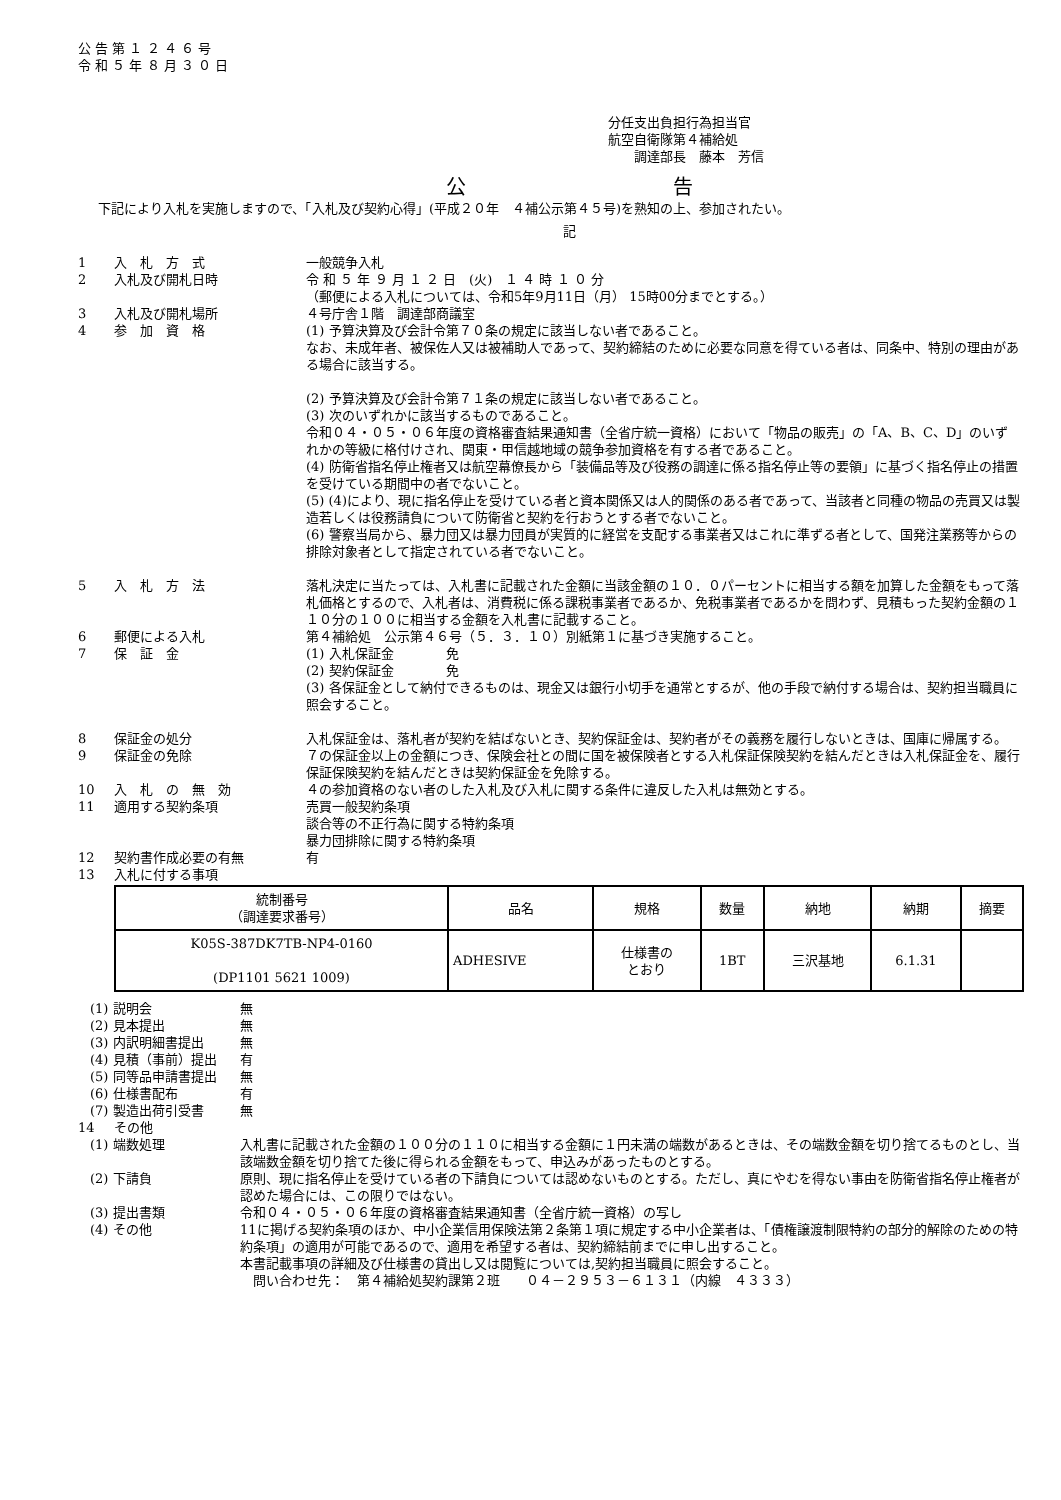公 告 第 １ ２ ４ ６ 号
令 和 ５ 年 ８ 月 ３ ０ 日
分任支出負担行為担当官
航空自衛隊第４補給処
　　調達部長　藤本　芳信
公 告
下記により入札を実施しますので、「入札及び契約心得」(平成２０年　４補公示第４５号)を熟知の上、参加されたい。
記
1 入　札　方　式 一般競争入札
2 入札及び開札日時 令 和 ５ 年 ９ 月 １ ２ 日　(火)　１ ４ 時 １ ０ 分
（郵便による入札については、令和5年9月11日（月） 15時00分までとする。）
3 入札及び開札場所 ４号庁舎１階　調達部商議室
4 参　加　資　格 (1) 予算決算及び会計令第７０条の規定に該当しない者であること。
なお、未成年者、被保佐人又は被補助人であって、契約締結のために必要な同意を得ている者は、同条中、特別の理由がある場合に該当する。
(2) 予算決算及び会計令第７１条の規定に該当しない者であること。
(3) 次のいずれかに該当するものであること。
令和０４・０５・０６年度の資格審査結果通知書（全省庁統一資格）において「物品の販売」の「A、B、C、D」のいずれかの等級に格付けされ、関東・甲信越地域の競争参加資格を有する者であること。
(4) 防衛省指名停止権者又は航空幕僚長から「装備品等及び役務の調達に係る指名停止等の要領」に基づく指名停止の措置を受けている期間中の者でないこと。
(5) (4)により、現に指名停止を受けている者と資本関係又は人的関係のある者であって、当該者と同種の物品の売買又は製造若しくは役務請負について防衛省と契約を行おうとする者でないこと。
(6) 警察当局から、暴力団又は暴力団員が実質的に経営を支配する事業者又はこれに準ずる者として、国発注業務等からの排除対象者として指定されている者でないこと。
5 入　札　方　法 落札決定に当たっては、入札書に記載された金額に当該金額の１０．０パーセントに相当する額を加算した金額をもって落札価格とするので、入札者は、消費税に係る課税事業者であるか、免税事業者であるかを問わず、見積もった契約金額の１１０分の１００に相当する金額を入札書に記載すること。
6 郵便による入札 第４補給処　公示第４６号（５．３．１０）別紙第１に基づき実施すること。
7 保　証　金 (1) 入札保証金　　　　免
(2) 契約保証金　　　　免
(3) 各保証金として納付できるものは、現金又は銀行小切手を通常とするが、他の手段で納付する場合は、契約担当職員に照会すること。
8 保証金の処分 入札保証金は、落札者が契約を結ばないとき、契約保証金は、契約者がその義務を履行しないときは、国庫に帰属する。
9 保証金の免除 ７の保証金以上の金額につき、保険会社との間に国を被保険者とする入札保証保険契約を結んだときは入札保証金を、履行保証保険契約を結んだときは契約保証金を免除する。
10 入　札　の　無　効 ４の参加資格のない者のした入札及び入札に関する条件に違反した入札は無効とする。
11 適用する契約条項 売買一般契約条項
談合等の不正行為に関する特約条項
暴力団排除に関する特約条項
12 契約書作成必要の有無 有
13 入札に付する事項
| 統制番号 （調達要求番号） | 品名 | 規格 | 数量 | 納地 | 納期 | 摘要 |
| --- | --- | --- | --- | --- | --- | --- |
| K05S-387DK7TB-NP4-0160 (DP1101 5621 1009) | ADHESIVE | 仕様書の とおり | 1BT | 三沢基地 | 6.1.31 | |
(1) 説明会 無
(2) 見本提出 無
(3) 内訳明細書提出 無
(4) 見積（事前）提出 有
(5) 同等品申請書提出 無
(6) 仕様書配布 有
(7) 製造出荷引受書 無
14 その他
(1) 端数処理 入札書に記載された金額の１００分の１１０に相当する金額に１円未満の端数があるときは、その端数金額を切り捨てるものとし、当該端数金額を切り捨てた後に得られる金額をもって、申込みがあったものとする。
(2) 下請負 原則、現に指名停止を受けている者の下請負については認めないものとする。ただし、真にやむを得ない事由を防衛省指名停止権者が認めた場合には、この限りではない。
(3) 提出書類 令和０４・０５・０６年度の資格審査結果通知書（全省庁統一資格）の写し
(4) その他 11に掲げる契約条項のほか、中小企業信用保険法第２条第１項に規定する中小企業者は、「債権譲渡制限特約の部分的解除のための特約条項」の適用が可能であるので、適用を希望する者は、契約締結前までに申し出すること。
本書記載事項の詳細及び仕様書の貸出し又は閲覧については,契約担当職員に照会すること。
　問い合わせ先：　第４補給処契約課第２班　　０４－２９５３－６１３１（内線　４３３３）